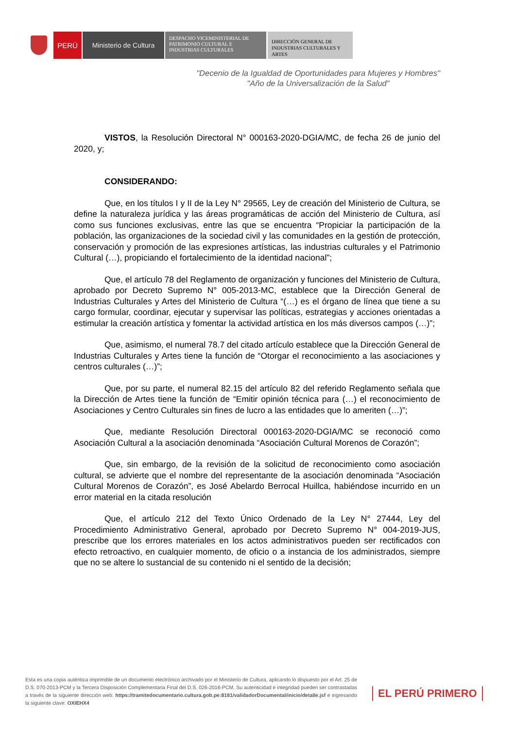PERÚ Ministerio de Cultura
DESPACHO VICEMINISTERIAL DE PATRIMONIO CULTURAL E INDUSTRIAS CULTURALES
DIRECCIÓN GENERAL DE INDUSTRIAS CULTURALES Y ARTES
"Decenio de la Igualdad de Oportunidades para Mujeres y Hombres"
"Año de la Universalización de la Salud"
VISTOS, la Resolución Directoral N° 000163-2020-DGIA/MC, de fecha 26 de junio del 2020, y;
CONSIDERANDO:
Que, en los títulos I y II de la Ley N° 29565, Ley de creación del Ministerio de Cultura, se define la naturaleza jurídica y las áreas programáticas de acción del Ministerio de Cultura, así como sus funciones exclusivas, entre las que se encuentra “Propiciar la participación de la población, las organizaciones de la sociedad civil y las comunidades en la gestión de protección, conservación y promoción de las expresiones artísticas, las industrias culturales y el Patrimonio Cultural (…), propiciando el fortalecimiento de la identidad nacional”;
Que, el artículo 78 del Reglamento de organización y funciones del Ministerio de Cultura, aprobado por Decreto Supremo N° 005-2013-MC, establece que la Dirección General de Industrias Culturales y Artes del Ministerio de Cultura “(…) es el órgano de línea que tiene a su cargo formular, coordinar, ejecutar y supervisar las políticas, estrategias y acciones orientadas a estimular la creación artística y fomentar la actividad artística en los más diversos campos (…)”;
Que, asimismo, el numeral 78.7 del citado artículo establece que la Dirección General de Industrias Culturales y Artes tiene la función de “Otorgar el reconocimiento a las asociaciones y centros culturales (…)”;
Que, por su parte, el numeral 82.15 del artículo 82 del referido Reglamento señala que la Dirección de Artes tiene la función de “Emitir opinión técnica para (…) el reconocimiento de Asociaciones y Centro Culturales sin fines de lucro a las entidades que lo ameriten (…)”;
Que, mediante Resolución Directoral 000163-2020-DGIA/MC se reconoció como Asociación Cultural a la asociación denominada “Asociación Cultural Morenos de Corazón”;
Que, sin embargo, de la revisión de la solicitud de reconocimiento como asociación cultural, se advierte que el nombre del representante de la asociación denominada “Asociación Cultural Morenos de Corazón”, es José Abelardo Berrocal Huillca, habiéndose incurrido en un error material en la citada resolución
Que, el artículo 212 del Texto Único Ordenado de la Ley N° 27444, Ley del Procedimiento Administrativo General, aprobado por Decreto Supremo N° 004-2019-JUS, prescribe que los errores materiales en los actos administrativos pueden ser rectificados con efecto retroactivo, en cualquier momento, de oficio o a instancia de los administrados, siempre que no se altere lo sustancial de su contenido ni el sentido de la decisión;
Esta es una copia auténtica imprimible de un documento electrónico archivado por el Ministerio de Cultura, aplicando lo dispuesto por el Art. 25 de D.S. 070-2013-PCM y la Tercera Disposición Complementaria Final del D.S. 026-2016-PCM. Su autenticidad e integridad pueden ser contrastadas a través de la siguiente dirección web: https://tramitedocumentario.cultura.gob.pe:8181/validadorDocumental/inicio/detalle.jsf e ingresando la siguiente clave: OXIEHX4
EL PERÚ PRIMERO